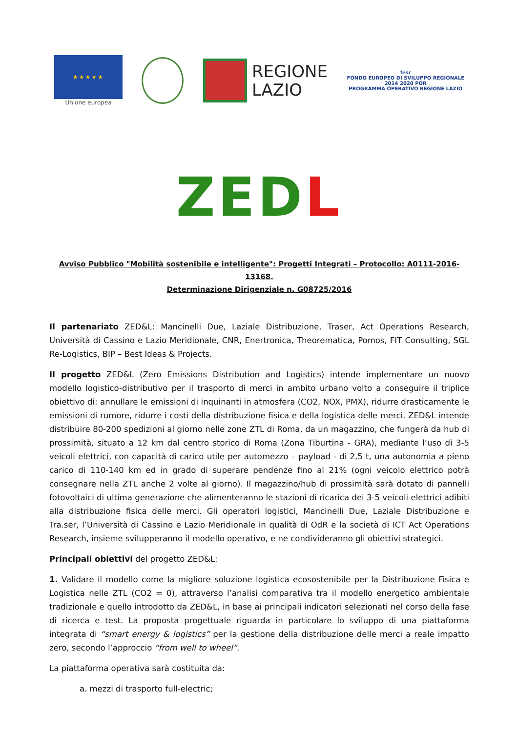★★★★★
Unione europea
REGIONE
LAZIO
fesr
FONDO EUROPEO DI SVILUPPO REGIONALE
2014 2020 POR
PROGRAMMA OPERATIVO REGIONE LAZIO
ZEDL
Avviso Pubblico "Mobilità sostenibile e intelligente": Progetti Integrati – Protocollo: A0111-2016-13168.
Determinazione Dirigenziale n. G08725/2016
Il partenariato ZED&L: Mancinelli Due, Laziale Distribuzione, Traser, Act Operations Research, Università di Cassino e Lazio Meridionale, CNR, Enertronica, Theorematica, Pomos, FIT Consulting, SGL Re-Logistics, BIP – Best Ideas & Projects.
Il progetto ZED&L (Zero Emissions Distribution and Logistics) intende implementare un nuovo modello logistico-distributivo per il trasporto di merci in ambito urbano volto a conseguire il triplice obiettivo di: annullare le emissioni di inquinanti in atmosfera (CO2, NOX, PMX), ridurre drasticamente le emissioni di rumore, ridurre i costi della distribuzione fisica e della logistica delle merci. ZED&L intende distribuire 80-200 spedizioni al giorno nelle zone ZTL di Roma, da un magazzino, che fungerà da hub di prossimità, situato a 12 km dal centro storico di Roma (Zona Tiburtina - GRA), mediante l’uso di 3-5 veicoli elettrici, con capacità di carico utile per automezzo – payload - di 2,5 t, una autonomia a pieno carico di 110-140 km ed in grado di superare pendenze fino al 21% (ogni veicolo elettrico potrà consegnare nella ZTL anche 2 volte al giorno). Il magazzino/hub di prossimità sarà dotato di pannelli fotovoltaici di ultima generazione che alimenteranno le stazioni di ricarica dei 3-5 veicoli elettrici adibiti alla distribuzione fisica delle merci. Gli operatori logistici, Mancinelli Due, Laziale Distribuzione e Tra.ser, l’Università di Cassino e Lazio Meridionale in qualità di OdR e la società di ICT Act Operations Research, insieme svilupperanno il modello operativo, e ne condivideranno gli obiettivi strategici.
Principali obiettivi del progetto ZED&L:
1. Validare il modello come la migliore soluzione logistica ecosostenibile per la Distribuzione Fisica e Logistica nelle ZTL (CO2 = 0), attraverso l’analisi comparativa tra il modello energetico ambientale tradizionale e quello introdotto da ZED&L, in base ai principali indicatori selezionati nel corso della fase di ricerca e test. La proposta progettuale riguarda in particolare lo sviluppo di una piattaforma integrata di “smart energy & logistics” per la gestione della distribuzione delle merci a reale impatto zero, secondo l’approccio “from well to wheel”.
La piattaforma operativa sarà costituita da:
a. mezzi di trasporto full-electric;